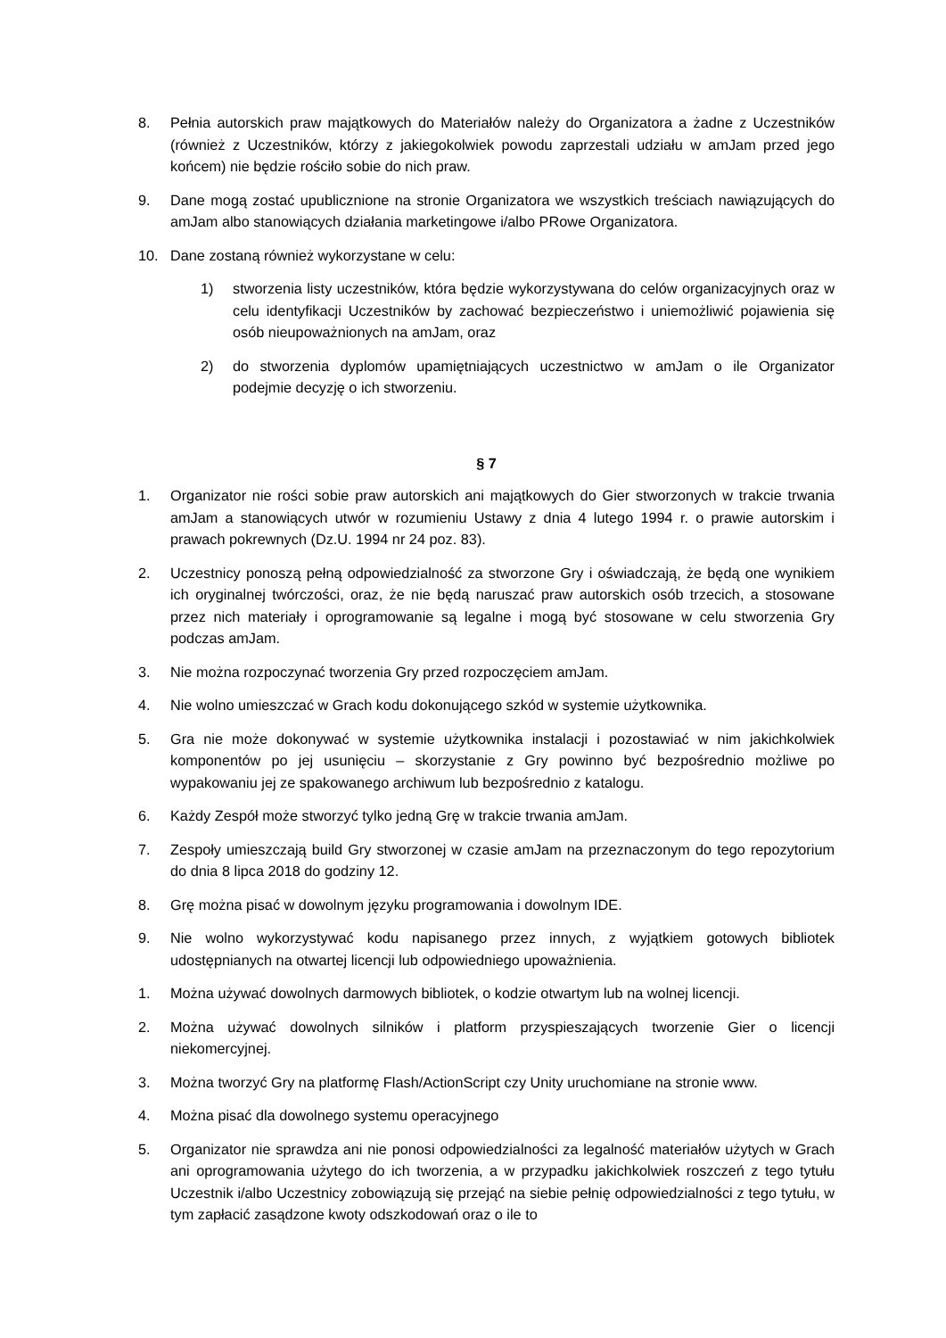8. Pełnia autorskich praw majątkowych do Materiałów należy do Organizatora a żadne z Uczestników (również z Uczestników, którzy z jakiegokolwiek powodu zaprzestali udziału w amJam przed jego końcem) nie będzie rościło sobie do nich praw.
9. Dane mogą zostać upublicznione na stronie Organizatora we wszystkich treściach nawiązujących do amJam albo stanowiących działania marketingowe i/albo PRowe Organizatora.
10. Dane zostaną również wykorzystane w celu:
1) stworzenia listy uczestników, która będzie wykorzystywana do celów organizacyjnych oraz w celu identyfikacji Uczestników by zachować bezpieczeństwo i uniemożliwić pojawienia się osób nieupoważnionych na amJam, oraz
2) do stworzenia dyplomów upamiętniających uczestnictwo w amJam o ile Organizator podejmie decyzję o ich stworzeniu.
§ 7
1. Organizator nie rości sobie praw autorskich ani majątkowych do Gier stworzonych w trakcie trwania amJam a stanowiących utwór w rozumieniu Ustawy z dnia 4 lutego 1994 r. o prawie autorskim i prawach pokrewnych (Dz.U. 1994 nr 24 poz. 83).
2. Uczestnicy ponoszą pełną odpowiedzialność za stworzone Gry i oświadczają, że będą one wynikiem ich oryginalnej twórczości, oraz, że nie będą naruszać praw autorskich osób trzecich, a stosowane przez nich materiały i oprogramowanie są legalne i mogą być stosowane w celu stworzenia Gry podczas amJam.
3. Nie można rozpoczynać tworzenia Gry przed rozpoczęciem amJam.
4. Nie wolno umieszczać w Grach kodu dokonującego szkód w systemie użytkownika.
5. Gra nie może dokonywać w systemie użytkownika instalacji i pozostawiać w nim jakichkolwiek komponentów po jej usunięciu – skorzystanie z Gry powinno być bezpośrednio możliwe po wypakowaniu jej ze spakowanego archiwum lub bezpośrednio z katalogu.
6. Każdy Zespół może stworzyć tylko jedną Grę w trakcie trwania amJam.
7. Zespoły umieszczają build Gry stworzonej w czasie amJam na przeznaczonym do tego repozytorium do dnia 8 lipca 2018 do godziny 12.
8. Grę można pisać w dowolnym języku programowania i dowolnym IDE.
9. Nie wolno wykorzystywać kodu napisanego przez innych, z wyjątkiem gotowych bibliotek udostępnianych na otwartej licencji lub odpowiedniego upoważnienia.
1. Można używać dowolnych darmowych bibliotek, o kodzie otwartym lub na wolnej licencji.
2. Można używać dowolnych silników i platform przyspieszających tworzenie Gier o licencji niekomercyjnej.
3. Można tworzyć Gry na platformę Flash/ActionScript czy Unity uruchomiane na stronie www.
4. Można pisać dla dowolnego systemu operacyjnego
5. Organizator nie sprawdza ani nie ponosi odpowiedzialności za legalność materiałów użytych w Grach ani oprogramowania użytego do ich tworzenia, a w przypadku jakichkolwiek roszczeń z tego tytułu Uczestnik i/albo Uczestnicy zobowiązują się przejąć na siebie pełnię odpowiedzialności z tego tytułu, w tym zapłacić zasądzone kwoty odszkodowań oraz o ile to